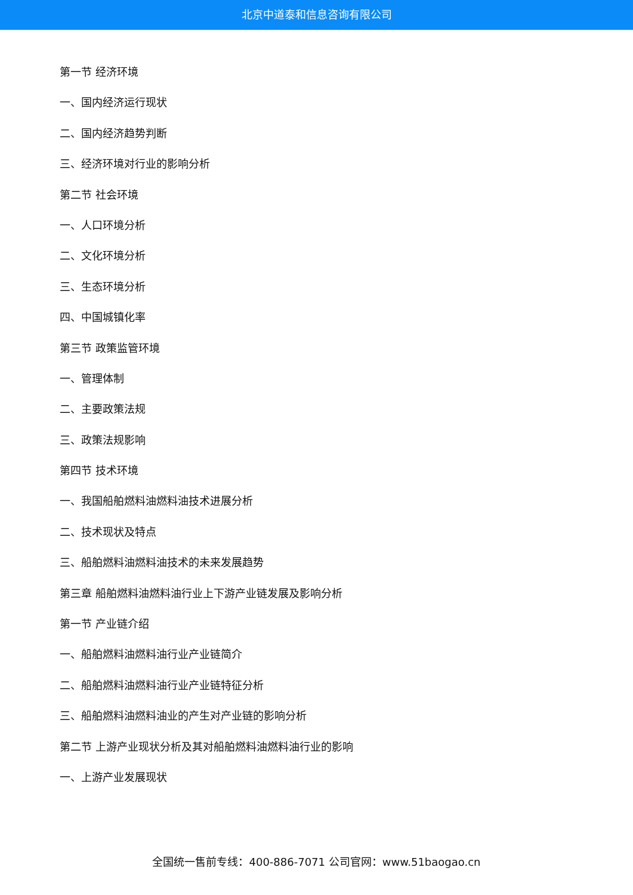北京中道泰和信息咨询有限公司
第一节 经济环境
一、国内经济运行现状
二、国内经济趋势判断
三、经济环境对行业的影响分析
第二节 社会环境
一、人口环境分析
二、文化环境分析
三、生态环境分析
四、中国城镇化率
第三节 政策监管环境
一、管理体制
二、主要政策法规
三、政策法规影响
第四节 技术环境
一、我国船舶燃料油燃料油技术进展分析
二、技术现状及特点
三、船舶燃料油燃料油技术的未来发展趋势
第三章 船舶燃料油燃料油行业上下游产业链发展及影响分析
第一节 产业链介绍
一、船舶燃料油燃料油行业产业链简介
二、船舶燃料油燃料油行业产业链特征分析
三、船舶燃料油燃料油业的产生对产业链的影响分析
第二节 上游产业现状分析及其对船舶燃料油燃料油行业的影响
一、上游产业发展现状
全国统一售前专线：400-886-7071 公司官网：www.51baogao.cn